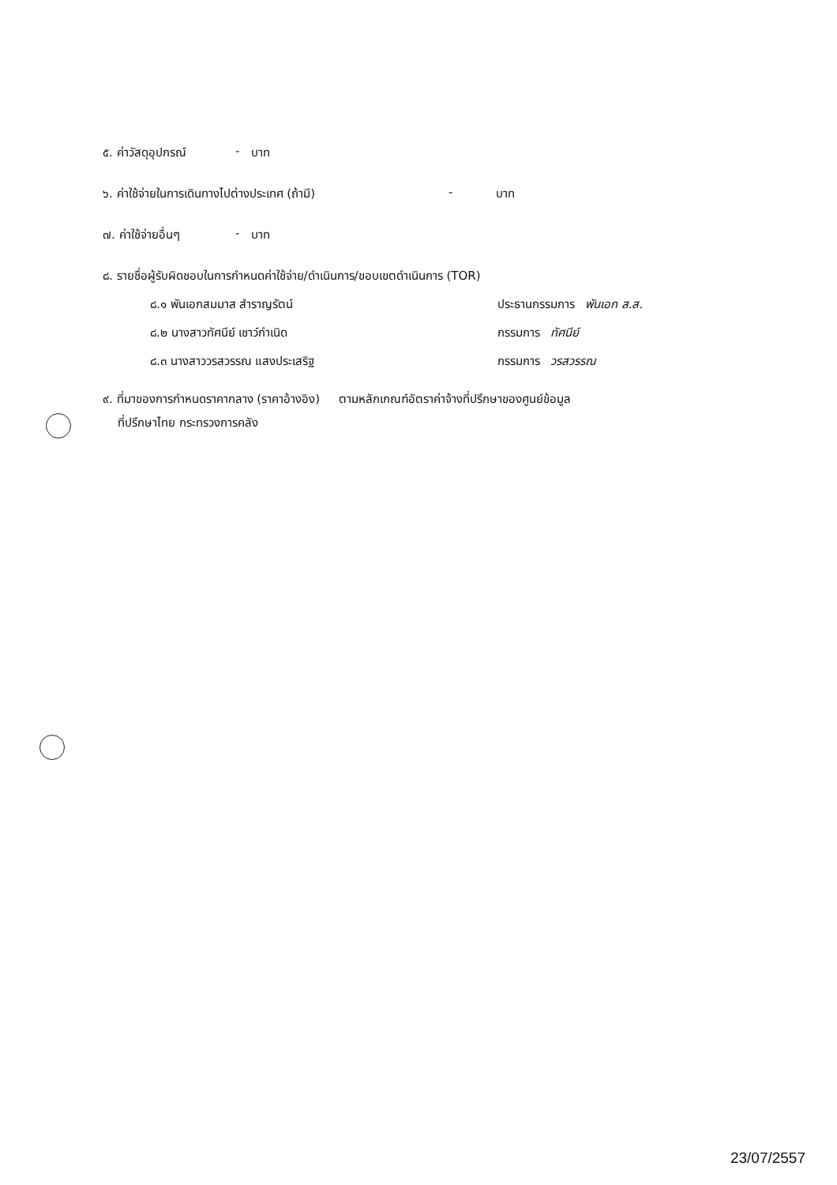๕. ค่าวัสดุอุปกรณ์ - บาท
๖. ค่าใช้จ่ายในการเดินทางไปต่างประเทศ (ถ้ามี) - บาท
๗. ค่าใช้จ่ายอื่นๆ - บาท
๘. รายชื่อผู้รับผิดชอบในการกำหนดค่าใช้จ่าย/ดำเนินการ/ขอบเขตดำเนินการ (TOR)
๘.๑ พันเอกสมมาส สำราญรัตน์ ประธานกรรมการ พันเอก ส.ส.
๘.๒ นางสาวทัศนีย์ เชาว์กำเนิด กรรมการ ทัศนีย์
๘.๓ นางสาววรสวรรณ แสงประเสริฐ กรรมการ วรสวรรณ
๙. ที่มาของการกำหนดราคากลาง (ราคาอ้างอิง) ตามหลักเกณฑ์อัตราค่าจ้างที่ปรึกษาของศูนย์ข้อมูล
ที่ปรึกษาไทย กระทรวงการคลัง
23/07/2557